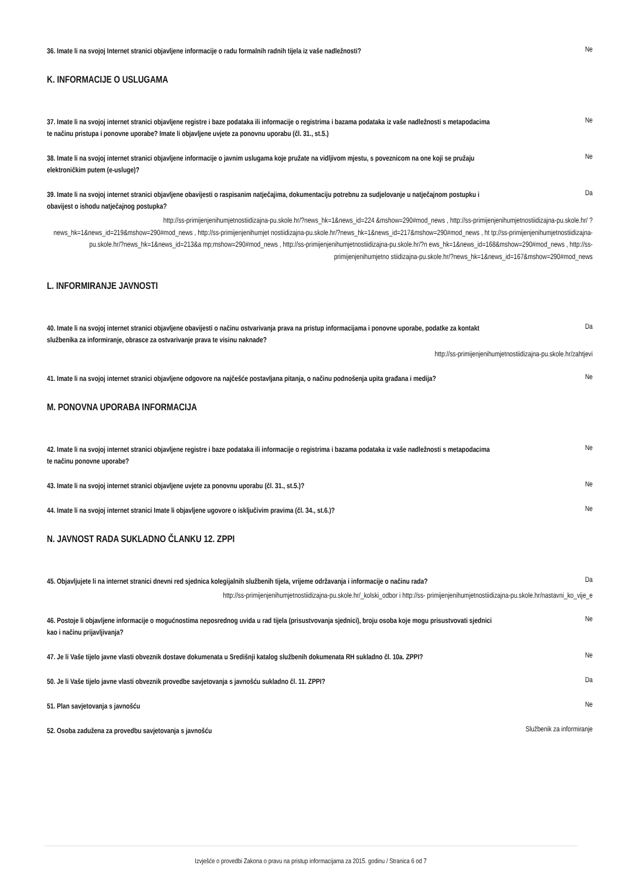36. Imate li na svojoj Internet stranici objavljene informacije o radu formalnih radnih tijela iz vaše nadležnosti?
Ne
K. INFORMACIJE O USLUGAMA
37. Imate li na svojoj internet stranici objavljene registre i baze podataka ili informacije o registrima i bazama podataka iz vaše nadležnosti s metapodacima te načinu pristupa i ponovne uporabe? Imate li objavljene uvjete za ponovnu uporabu (čl. 31., st.5.)
Ne
38. Imate li na svojoj internet stranici objavljene informacije o javnim uslugama koje pružate na vidljivom mjestu, s poveznicom na one koji se pružaju elektroničkim putem (e-usluge)?
Ne
39. Imate li na svojoj internet stranici objavljene obavijesti o raspisanim natječajima, dokumentaciju potrebnu za sudjelovanje u natječajnom postupku i obavijest o ishodu natječajnog postupka?
Da
http://ss-primijenjenihumjetnostiidizajna-pu.skole.hr/?news_hk=1&news_id=224 &mshow=290#mod_news , http://ss-primijenjenihumjetnostiidizajna-pu.skole.hr/ ?news_hk=1&news_id=219&mshow=290#mod_news , http://ss-primijenjenihumjet nostiidizajna-pu.skole.hr/?news_hk=1&news_id=217&mshow=290#mod_news , ht tp://ss-primijenjenihumjetnostiidizajna-pu.skole.hr/?news_hk=1&news_id=213&a mp;mshow=290#mod_news , http://ss-primijenjenihumjetnostiidizajna-pu.skole.hr/?n ews_hk=1&news_id=168&mshow=290#mod_news , http://ss-primijenjenihumjetno stiidizajna-pu.skole.hr/?news_hk=1&news_id=167&mshow=290#mod_news
L. INFORMIRANJE JAVNOSTI
40. Imate li na svojoj internet stranici objavljene obavijesti o načinu ostvarivanja prava na pristup informacijama i ponovne uporabe, podatke za kontakt službenika za informiranje, obrasce za ostvarivanje prava te visinu naknade?
Da
http://ss-primijenjenihumjetnostiidizajna-pu.skole.hr/zahtjevi
41. Imate li na svojoj internet stranici objavljene odgovore na najčešće postavljana pitanja, o načinu podnošenja upita građana i medija?
Ne
M. PONOVNA UPORABA INFORMACIJA
42. Imate li na svojoj internet stranici objavljene registre i baze podataka ili informacije o registrima i bazama podataka iz vaše nadležnosti s metapodacima te načinu ponovne uporabe?
Ne
43. Imate li na svojoj internet stranici objavljene uvjete za ponovnu uporabu (čl. 31., st.5.)?
Ne
44. Imate li na svojoj internet stranici Imate li objavljene ugovore o isključivim pravima (čl. 34., st.6.)?
Ne
N. JAVNOST RADA SUKLADNO ČLANKU 12. ZPPI
45. Objavljujete li na internet stranici dnevni red sjednica kolegijalnih službenih tijela, vrijeme održavanja i informacije o načinu rada?
Da
http://ss-primijenjenihumjetnostiidizajna-pu.skole.hr/_kolski_odbor i http://ss- primijenjenihumjetnostiidizajna-pu.skole.hr/nastavni_ko_vije_e
46. Postoje li objavljene informacije o mogućnostima neposrednog uvida u rad tijela (prisustvovanja sjednici), broju osoba koje mogu prisustvovati sjednici kao i načinu prijavljivanja?
Ne
47. Je li Vaše tijelo javne vlasti obveznik dostave dokumenata u Središnji katalog službenih dokumenata RH sukladno čl. 10a. ZPPI?
Ne
50. Je li Vaše tijelo javne vlasti obveznik provedbe savjetovanja s javnošću sukladno čl. 11. ZPPI?
Da
51. Plan savjetovanja s javnošću
Ne
52. Osoba zadužena za provedbu savjetovanja s javnošću
Službenik za informiranje
Izvješće o provedbi Zakona o pravu na pristup informacijama za 2015. godinu / Stranica 6 od 7